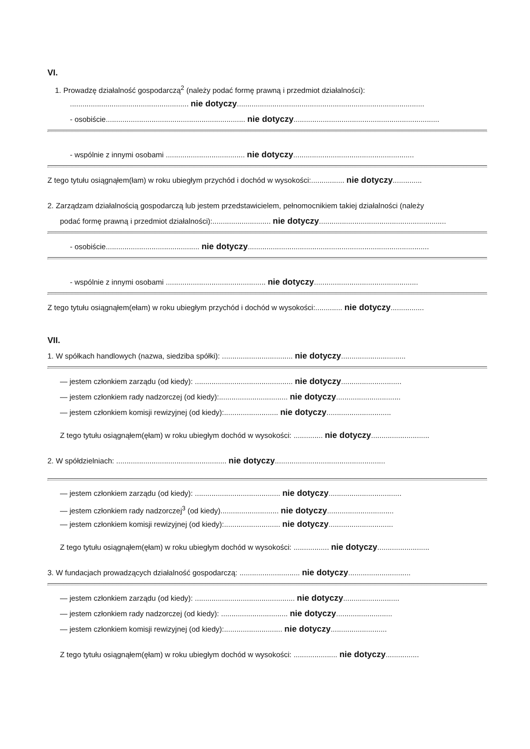VI.
1. Prowadzę działalność gospodarczą<sup>2</sup> (należy podać formę prawną i przedmiot działalności):
......................................................... nie dotyczy..........................................................................................
- osobiście................................................................... nie dotyczy......................................................................
- wspólnie z innymi osobami ...................................... nie dotyczy..........................................................
Z tego tytułu osiągnąłem(łam) w roku ubiegłym przychód i dochód w wysokości:................ nie dotyczy..............
2. Zarządzam działalnością gospodarczą lub jestem przedstawicielem, pełnomocnikiem takiej działalności (należy
podać formę prawną i przedmiot działalności):............................ nie dotyczy.............................................................
- osobiście............................................. nie dotyczy.......................................................................................
- wspólnie z innymi osobami ................................................ nie dotyczy..................................................
Z tego tytułu osiągnąłem(ełam) w roku ubiegłym przychód i dochód w wysokości:............. nie dotyczy................
VII.
1. W spółkach handlowych (nazwa, siedziba spółki): .................................. nie dotyczy...............................
— jestem członkiem zarządu (od kiedy): ............................................... nie dotyczy.............................
— jestem członkiem rady nadzorczej (od kiedy):................................. nie dotyczy...............................
— jestem członkiem komisji rewizyjnej (od kiedy):.......................... nie dotyczy...............................
Z tego tytułu osiągnąłem(ęłam) w roku ubiegłym dochód w wysokości: .............. nie dotyczy............................
2. W spółdzielniach: ..................................................... nie dotyczy.....................................................
— jestem członkiem zarządu (od kiedy): ......................................... nie dotyczy...................................
— jestem członkiem rady nadzorczej<sup>3</sup> (od kiedy)............................ nie dotyczy................................
— jestem członkiem komisji rewizyjnej (od kiedy):........................... nie dotyczy...............................
Z tego tytułu osiągnąłem(ęłam) w roku ubiegłym dochód w wysokości: ................. nie dotyczy.........................
3. W fundacjach prowadzących działalność gospodarczą: ............................. nie dotyczy..............................
— jestem członkiem zarządu (od kiedy): ................................................ nie dotyczy...........................
— jestem członkiem rady nadzorczej (od kiedy): ................................ nie dotyczy...........................
— jestem członkiem komisji rewizyjnej (od kiedy):............................ nie dotyczy...........................
Z tego tytułu osiągnąłem(ęłam) w roku ubiegłym dochód w wysokości: ..................... nie dotyczy................